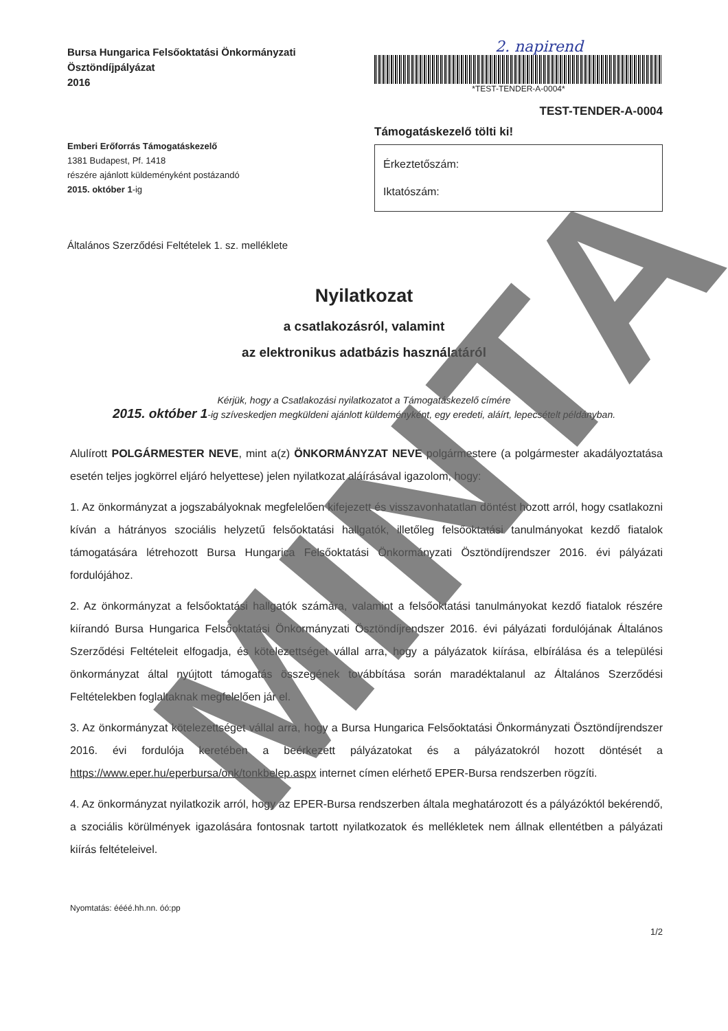Bursa Hungarica Felsőoktatási Önkormányzati
Ösztöndíjpályázat
2016
2. napirend
*TEST-TENDER-A-0004*
TEST-TENDER-A-0004
Emberi Erőforrás Támogatáskezelő
1381 Budapest, Pf. 1418
részére ajánlott küldeményként postázandó
2015. október 1-ig
Támogatáskezelő tölti ki!
Érkeztetőszám:
Iktatószám:
Általános Szerződési Feltételek 1. sz. melléklete
Nyilatkozat
a csatlakozásról, valamint
az elektronikus adatbázis használatáról
Kérjük, hogy a Csatlakozási nyilatkozatot a Támogatáskezelő címére
2015. október 1-ig szíveskedjen megküldeni ajánlott küldeményként, egy eredeti, aláírt, lepecsételt példányban.
Alulírott POLGÁRMESTER NEVE, mint a(z) ÖNKORMÁNYZAT NEVE polgármestere (a polgármester akadályoztatása esetén teljes jogkörrel eljáró helyettese) jelen nyilatkozat aláírásával igazolom, hogy:
1. Az önkormányzat a jogszabályoknak megfelelően kifejezett és visszavonhatatlan döntést hozott arról, hogy csatlakozni kíván a hátrányos szociális helyzetű felsőoktatási hallgatók, illetőleg felsőoktatási tanulmányokat kezdő fiatalok támogatására létrehozott Bursa Hungarica Felsőoktatási Önkormányzati Ösztöndíjrendszer 2016. évi pályázati fordulójához.
2. Az önkormányzat a felsőoktatási hallgatók számára, valamint a felsőoktatási tanulmányokat kezdő fiatalok részére kiírandó Bursa Hungarica Felsőoktatási Önkormányzati Ösztöndíjrendszer 2016. évi pályázati fordulójának Általános Szerződési Feltételeit elfogadja, és kötelezettséget vállal arra, hogy a pályázatok kiírása, elbírálása és a települési önkormányzat által nyújtott támogatás összegének továbbítása során maradéktalanul az Általános Szerződési Feltételekben foglaltaknak megfelelően jár el.
3. Az önkormányzat kötelezettséget vállal arra, hogy a Bursa Hungarica Felsőoktatási Önkormányzati Ösztöndíjrendszer 2016. évi fordulója keretében a beérkezett pályázatokat és a pályázatokról hozott döntését a https://www.eper.hu/eperbursa/onk/tonkbelep.aspx internet címen elérhető EPER-Bursa rendszerben rögzíti.
4. Az önkormányzat nyilatkozik arról, hogy az EPER-Bursa rendszerben általa meghatározott és a pályázóktól bekérendő, a szociális körülmények igazolására fontosnak tartott nyilatkozatok és mellékletek nem állnak ellentétben a pályázati kiírás feltételeivel.
Nyomtatás: éééé.hh.nn. óó:pp
1/2
MINTA